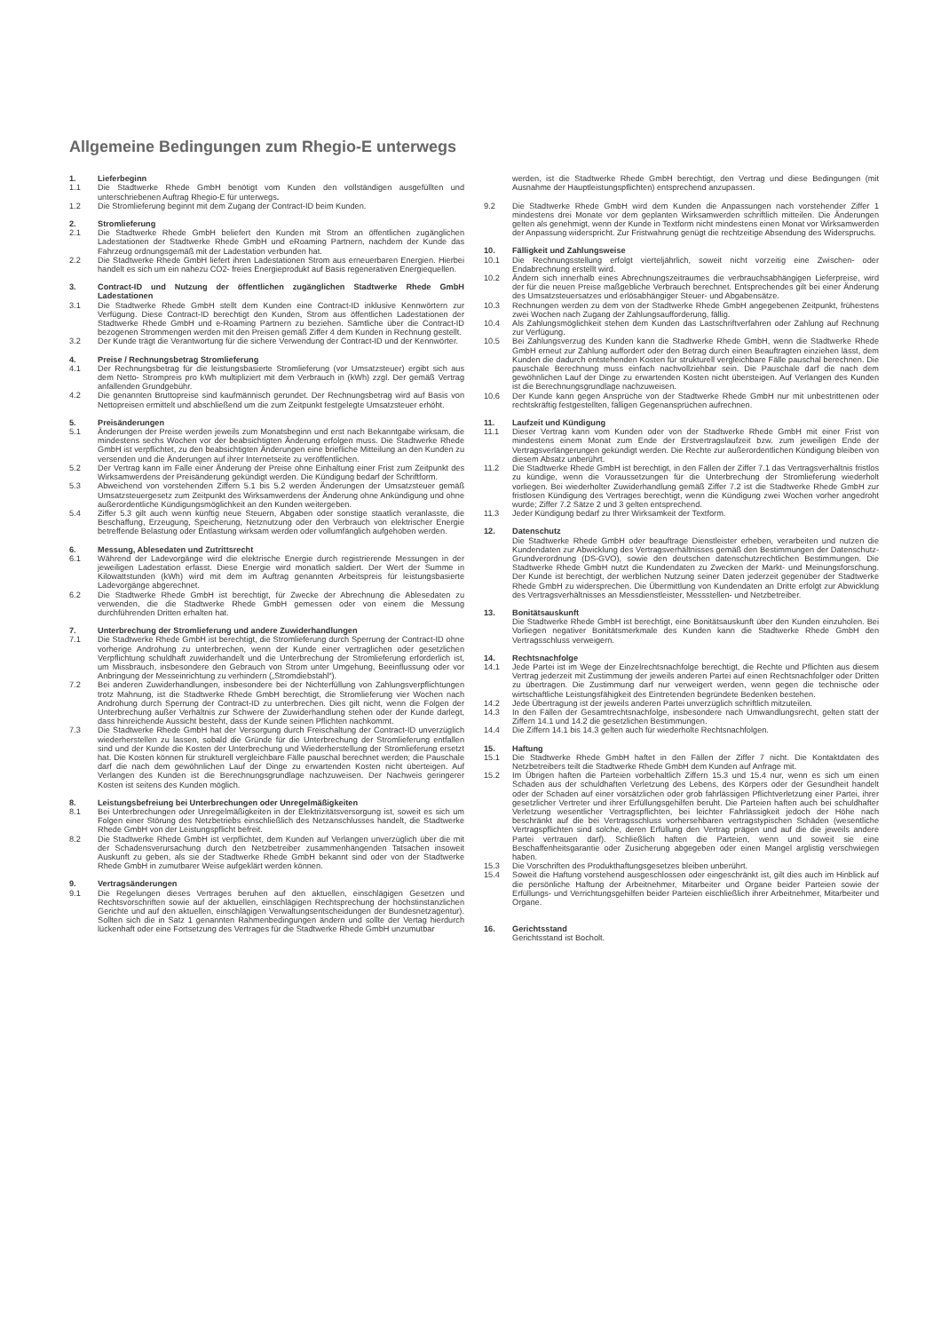Allgemeine Bedingungen zum Rhegio-E unterwegs
1. Lieferbeginn
1.1 Die Stadtwerke Rhede GmbH benötigt vom Kunden den vollständigen ausgefüllten und unterschriebenen Auftrag Rhegio-E für unterwegs.
1.2 Die Stromlieferung beginnt mit dem Zugang der Contract-ID beim Kunden.
2. Stromlieferung
2.1 Die Stadtwerke Rhede GmbH beliefert den Kunden mit Strom an öffentlichen zugänglichen Ladestationen der Stadtwerke Rhede GmbH und eRoaming Partnern, nachdem der Kunde das Fahrzeug ordnungsgemäß mit der Ladestation verbunden hat.
2.2 Die Stadtwerke Rhede GmbH liefert ihren Ladestationen Strom aus erneuerbaren Energien. Hierbei handelt es sich um ein nahezu CO2- freies Energieprodukt auf Basis regenerativen Energiequellen.
3. Contract-ID und Nutzung der öffentlichen zugänglichen Stadtwerke Rhede GmbH Ladestationen
3.1 Die Stadtwerke Rhede GmbH stellt dem Kunden eine Contract-ID inklusive Kennwörtern zur Verfügung. Diese Contract-ID berechtigt den Kunden, Strom aus öffentlichen Ladestationen der Stadtwerke Rhede GmbH und e-Roaming Partnern zu beziehen. Sämtliche über die Contract-ID bezogenen Strommengen werden mit den Preisen gemäß Ziffer 4 dem Kunden in Rechnung gestellt.
3.2 Der Kunde trägt die Verantwortung für die sichere Verwendung der Contract-ID und der Kennwörter.
4. Preise / Rechnungsbetrag Stromlieferung
4.1 Der Rechnungsbetrag für die leistungsbasierte Stromlieferung (vor Umsatzsteuer) ergibt sich aus dem Netto- Strompreis pro kWh multipliziert mit dem Verbrauch in (kWh) zzgl. Der gemäß Vertrag anfallenden Grundgebühr.
4.2 Die genannten Bruttopreise sind kaufmännisch gerundet. Der Rechnungsbetrag wird auf Basis von Nettopreisen ermittelt und abschließend um die zum Zeitpunkt festgelegte Umsatzsteuer erhöht.
5. Preisänderungen
5.1 Änderungen der Preise werden jeweils zum Monatsbeginn und erst nach Bekanntgabe wirksam, die mindestens sechs Wochen vor der beabsichtigten Änderung erfolgen muss. Die Stadtwerke Rhede GmbH ist verpflichtet, zu den beabsichtigten Änderungen eine briefliche Mitteilung an den Kunden zu versenden und die Änderungen auf ihrer Internetseite zu veröffentlichen.
5.2 Der Vertrag kann im Falle einer Änderung der Preise ohne Einhaltung einer Frist zum Zeitpunkt des Wirksamwerdens der Preisänderung gekündigt werden. Die Kündigung bedarf der Schriftform.
5.3 Abweichend von vorstehenden Ziffern 5.1 bis 5.2 werden Änderungen der Umsatzsteuer gemäß Umsatzsteuergesetz zum Zeitpunkt des Wirksamwerdens der Änderung ohne Ankündigung und ohne außerordentliche Kündigungsmöglichkeit an den Kunden weitergeben.
5.4 Ziffer 5.3 gilt auch wenn künftig neue Steuern, Abgaben oder sonstige staatlich veranlasste, die Beschaffung, Erzeugung, Speicherung, Netznutzung oder den Verbrauch von elektrischer Energie betreffende Belastung oder Entlastung wirksam werden oder vollumfänglich aufgehoben werden.
6. Messung, Ablesedaten und Zutrittsrecht
6.1 Während der Ladevorgänge wird die elektrische Energie durch registrierende Messungen in der jeweiligen Ladestation erfasst. Diese Energie wird monatlich saldiert. Der Wert der Summe in Kilowattstunden (kWh) wird mit dem im Auftrag genannten Arbeitspreis für leistungsbasierte Ladevorgänge abgerechnet.
6.2 Die Stadtwerke Rhede GmbH ist berechtigt, für Zwecke der Abrechnung die Ablesedaten zu verwenden, die die Stadtwerke Rhede GmbH gemessen oder von einem die Messung durchführenden Dritten erhalten hat.
7. Unterbrechung der Stromlieferung und andere Zuwiderhandlungen
7.1 Die Stadtwerke Rhede GmbH ist berechtigt, die Stromlieferung durch Sperrung der Contract-ID ohne vorherige Androhung zu unterbrechen, wenn der Kunde einer vertraglichen oder gesetzlichen Verpflichtung schuldhaft zuwiderhandelt und die Unterbrechung der Stromlieferung erforderlich ist, um Missbrauch, insbesondere den Gebrauch von Strom unter Umgehung, Beeinflussung oder vor Anbringung der Messeinrichtung zu verhindern („Stromdiebstahl“).
7.2 Bei anderen Zuwiderhandlungen, insbesondere bei der Nichterfüllung von Zahlungsverpflichtungen trotz Mahnung, ist die Stadtwerke Rhede GmbH berechtigt, die Stromlieferung vier Wochen nach Androhung durch Sperrung der Contract-ID zu unterbrechen. Dies gilt nicht, wenn die Folgen der Unterbrechung außer Verhältnis zur Schwere der Zuwiderhandlung stehen oder der Kunde darlegt, dass hinreichende Aussicht besteht, dass der Kunde seinen Pflichten nachkommt.
7.3 Die Stadtwerke Rhede GmbH hat der Versorgung durch Freischaltung der Contract-ID unverzüglich wiederherstellen zu lassen, sobald die Gründe für die Unterbrechung der Stromlieferung entfallen sind und der Kunde die Kosten der Unterbrechung und Wiederherstellung der Stromlieferung ersetzt hat. Die Kosten können für strukturell vergleichbare Fälle pauschal berechnet werden; die Pauschale darf die nach dem gewöhnlichen Lauf der Dinge zu erwartenden Kosten nicht überteigen. Auf Verlangen des Kunden ist die Berechnungsgrundlage nachzuweisen. Der Nachweis geringerer Kosten ist seitens des Kunden möglich.
8. Leistungsbefreiung bei Unterbrechungen oder Unregelmäßigkeiten
8.1 Bei Unterbrechungen oder Unregelmäßigkeiten in der Elektrizitätsversorgung ist, soweit es sich um Folgen einer Störung des Netzbetriebs einschließlich des Netzanschlusses handelt, die Stadtwerke Rhede GmbH von der Leistungspflicht befreit.
8.2 Die Stadtwerke Rhede GmbH ist verpflichtet, dem Kunden auf Verlangen unverzüglich über die mit der Schadensverursachung durch den Netzbetreiber zusammenhängenden Tatsachen insoweit Auskunft zu geben, als sie der Stadtwerke Rhede GmbH bekannt sind oder von der Stadtwerke Rhede GmbH in zumutbarer Weise aufgeklärt werden können.
9. Vertragsänderungen
9.1 Die Regelungen dieses Vertrages beruhen auf den aktuellen, einschlägigen Gesetzen und Rechtsvorschriften sowie auf der aktuellen, einschlägigen Rechtsprechung der höchstinstanzlichen Gerichte und auf den aktuellen, einschlägigen Verwaltungsentscheidungen der Bundesnetzagentur). Sollten sich die in Satz 1 genannten Rahmenbedingungen ändern und sollte der Vertag hierdurch lückenhaft oder eine Fortsetzung des Vertrages für die Stadtwerke Rhede GmbH unzumutbar
werden, ist die Stadtwerke Rhede GmbH berechtigt, den Vertrag und diese Bedingungen (mit Ausnahme der Hauptleistungspflichten) entsprechend anzupassen.
9.2 Die Stadtwerke Rhede GmbH wird dem Kunden die Anpassungen nach vorstehender Ziffer 1 mindestens drei Monate vor dem geplanten Wirksamwerden schriftlich mitteilen. Die Änderungen gelten als genehmigt, wenn der Kunde in Textform nicht mindestens einen Monat vor Wirksamwerden der Anpassung widerspricht. Zur Fristwahrung genügt die rechtzeitige Absendung des Widerspruchs.
10. Fälligkeit und Zahlungsweise
10.1 Die Rechnungsstellung erfolgt vierteljährlich, soweit nicht vorzeitig eine Zwischen- oder Endabrechnung erstellt wird.
10.2 Ändern sich innerhalb eines Abrechnungszeitraumes die verbrauchsabhängigen Lieferpreise, wird der für die neuen Preise maßgebliche Verbrauch berechnet. Entsprechendes gilt bei einer Änderung des Umsatzsteuersatzes und erlösabhängiger Steuer- und Abgabensätze.
10.3 Rechnungen werden zu dem von der Stadtwerke Rhede GmbH angegebenen Zeitpunkt, frühestens zwei Wochen nach Zugang der Zahlungsaufforderung, fällig.
10.4 Als Zahlungsmöglichkeit stehen dem Kunden das Lastschriftverfahren oder Zahlung auf Rechnung zur Verfügung.
10.5 Bei Zahlungsverzug des Kunden kann die Stadtwerke Rhede GmbH, wenn die Stadtwerke Rhede GmbH erneut zur Zahlung auffordert oder den Betrag durch einen Beauftragten einziehen lässt, dem Kunden die dadurch entstehenden Kosten für strukturell vergleichbare Fälle pauschal berechnen. Die pauschale Berechnung muss einfach nachvollziehbar sein. Die Pauschale darf die nach dem gewöhnlichen Lauf der Dinge zu erwartenden Kosten nicht übersteigen. Auf Verlangen des Kunden ist die Berechnungsgrundlage nachzuweisen.
10.6 Der Kunde kann gegen Ansprüche von der Stadtwerke Rhede GmbH nur mit unbestrittenen oder rechtskräftig festgestellten, fälligen Gegenansprüchen aufrechnen.
11. Laufzeit und Kündigung
11.1 Dieser Vertrag kann vom Kunden oder von der Stadtwerke Rhede GmbH mit einer Frist von mindestens einem Monat zum Ende der Erstvertragslaufzeit bzw. zum jeweiligen Ende der Vertragsverlängerungen gekündigt werden. Die Rechte zur außerordentlichen Kündigung bleiben von diesem Absatz unberührt.
11.2 Die Stadtwerke Rhede GmbH ist berechtigt, in den Fällen der Ziffer 7.1 das Vertragsverhältnis fristlos zu kündige, wenn die Voraussetzungen für die Unterbrechung der Stromlieferung wiederholt vorliegen. Bei wiederholter Zuwiderhandlung gemäß Ziffer 7.2 ist die Stadtwerke Rhede GmbH zur fristlosen Kündigung des Vertrages berechtigt, wenn die Kündigung zwei Wochen vorher angedroht wurde; Ziffer 7.2 Sätze 2 und 3 gelten entsprechend.
11.3 Jeder Kündigung bedarf zu Ihrer Wirksamkeit der Textform.
12. Datenschutz
Die Stadtwerke Rhede GmbH oder beauftrage Dienstleister erheben, verarbeiten und nutzen die Kundendaten zur Abwicklung des Vertragsverhältnisses gemäß den Bestimmungen der Datenschutz-Grundverordnung (DS-GVO), sowie den deutschen datenschutzrechtlichen Bestimmungen. Die Stadtwerke Rhede GmbH nutzt die Kundendaten zu Zwecken der Markt- und Meinungsforschung. Der Kunde ist berechtigt, der werblichen Nutzung seiner Daten jederzeit gegenüber der Stadtwerke Rhede GmbH zu widersprechen. Die Übermittlung von Kundendaten an Dritte erfolgt zur Abwicklung des Vertragsverhältnisses an Messdienstleister, Messstellen- und Netzbetreiber.
13. Bonitätsauskunft
Die Stadtwerke Rhede GmbH ist berechtigt, eine Bonitätsauskunft über den Kunden einzuholen. Bei Vorliegen negativer Bonitätsmerkmale des Kunden kann die Stadtwerke Rhede GmbH den Vertragsschluss verweigern.
14. Rechtsnachfolge
14.1 Jede Partei ist im Wege der Einzelrechtsnachfolge berechtigt, die Rechte und Pflichten aus diesem Vertrag jederzeit mit Zustimmung der jeweils anderen Partei auf einen Rechtsnachfolger oder Dritten zu übertragen. Die Zustimmung darf nur verweigert werden, wenn gegen die technische oder wirtschaftliche Leistungsfähigkeit des Eintretenden begründete Bedenken bestehen.
14.2 Jede Übertragung ist der jeweils anderen Partei unverzüglich schriftlich mitzuteilen.
14.3 In den Fällen der Gesamtrechtsnachfolge, insbesondere nach Umwandlungsrecht, gelten statt der Ziffern 14.1 und 14.2 die gesetzlichen Bestimmungen.
14.4 Die Ziffern 14.1 bis 14.3 gelten auch für wiederholte Rechtsnachfolgen.
15. Haftung
15.1 Die Stadtwerke Rhede GmbH haftet in den Fällen der Ziffer 7 nicht. Die Kontaktdaten des Netzbetreibers teilt die Stadtwerke Rhede GmbH dem Kunden auf Anfrage mit.
15.2 Im Übrigen haften die Parteien vorbehaltlich Ziffern 15.3 und 15.4 nur, wenn es sich um einen Schaden aus der schuldhaften Verletzung des Lebens, des Körpers oder der Gesundheit handelt oder der Schaden auf einer vorsätzlichen oder grob fahrlässigen Pflichtverletzung einer Partei, ihrer gesetzlicher Vertreter und ihrer Erfüllungsgehilfen beruht. Die Parteien haften auch bei schuldhafter Verletzung wesentlicher Vertragspflichten, bei leichter Fahrlässigkeit jedoch der Höhe nach beschränkt auf die bei Vertragsschluss vorhersehbaren vertragstypischen Schäden (wesentliche Vertragspflichten sind solche, deren Erfüllung den Vertrag prägen und auf die die jeweils andere Partei vertrauen darf). Schließlich haften die Parteien, wenn und soweit sie eine Beschaffenheitsgarantie oder Zusicherung abgegeben oder einen Mangel arglistig verschwiegen haben.
15.3 Die Vorschriften des Produkthaftungsgesetzes bleiben unberührt.
15.4 Soweit die Haftung vorstehend ausgeschlossen oder eingeschränkt ist, gilt dies auch im Hinblick auf die persönliche Haftung der Arbeitnehmer, Mitarbeiter und Organe beider Parteien sowie der Erfüllungs- und Verrichtungsgehilfen beider Parteien eischließlich ihrer Arbeitnehmer, Mitarbeiter und Organe.
16. Gerichtsstand
Gerichtsstand ist Bocholt.